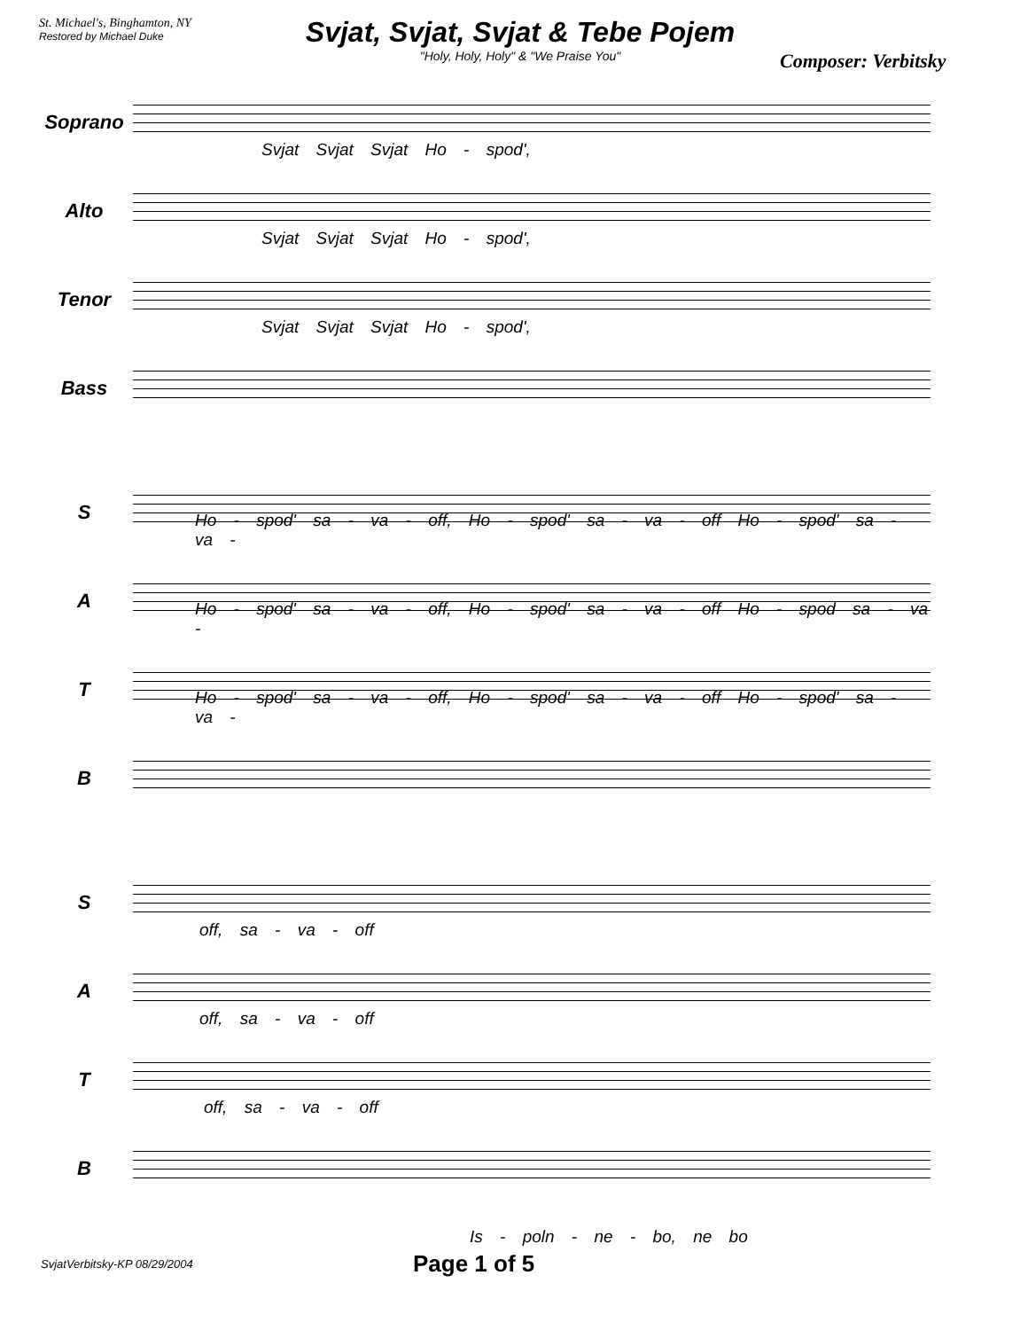St. Michael's, Binghamton, NY
Restored by Michael Duke
Svjat, Svjat, Svjat & Tebe Pojem
"Holy, Holy, Holy" & "We Praise You"
Composer: Verbitsky
Soprano
Svjat Svjat Svjat Ho - spod',
Alto
Svjat Svjat Svjat Ho - spod',
Tenor
Svjat Svjat Svjat Ho - spod',
Bass
S
Ho - spod' sa - va - off, Ho - spod' sa - va - off Ho - spod' sa - va -
A
Ho - spod' sa - va - off, Ho - spod' sa - va - off Ho - spod sa - va -
T
Ho - spod' sa - va - off, Ho - spod' sa - va - off Ho - spod' sa - va -
B
S
off, sa - va - off
A
off, sa - va - off
T
off, sa - va - off
B
Is - poln - ne - bo, ne bo
SvjatVerbitsky-KP 08/29/2004 Page 1 of 5